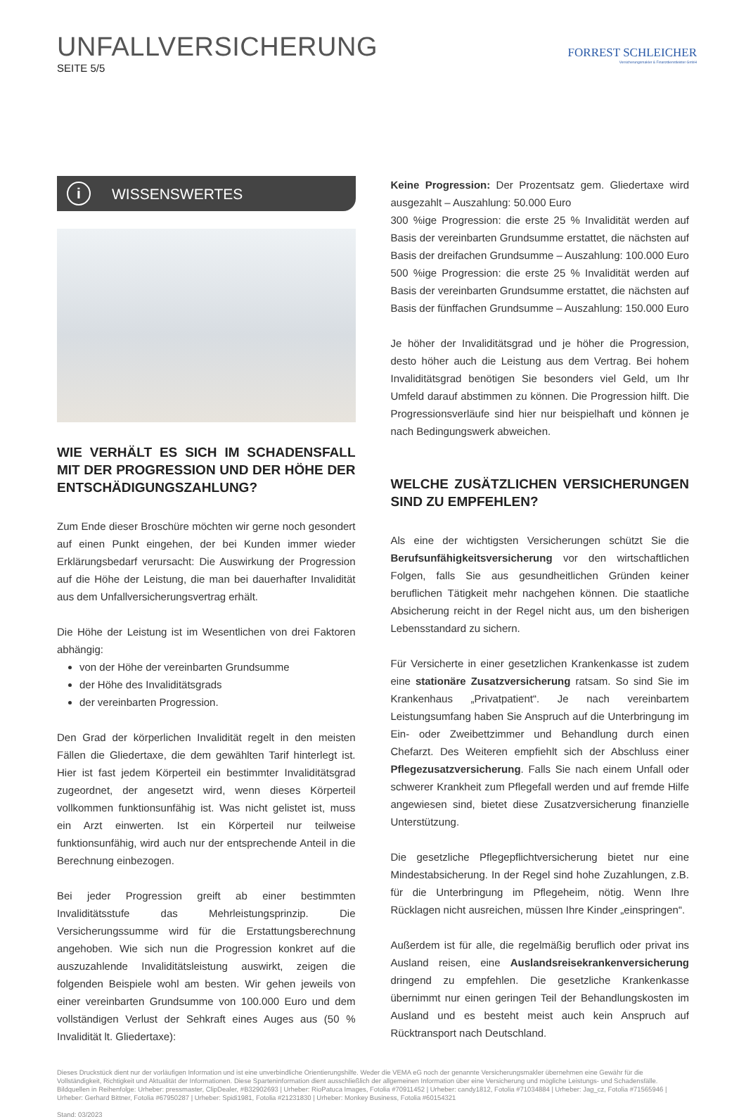UNFALLVERSICHERUNG
SEITE 5/5
FORREST SCHLEICHER
Versicherungsmakler & Finanzdienstleister GmbH
i WISSENSWERTES
WIE VERHÄLT ES SICH IM SCHADENSFALL MIT DER PROGRESSION UND DER HÖHE DER ENTSCHÄDIGUNGSZAHLUNG?
Zum Ende dieser Broschüre möchten wir gerne noch gesondert auf einen Punkt eingehen, der bei Kunden immer wieder Erklärungsbedarf verursacht: Die Auswirkung der Progression auf die Höhe der Leistung, die man bei dauerhafter Invalidität aus dem Unfallversicherungsvertrag erhält.
Die Höhe der Leistung ist im Wesentlichen von drei Faktoren abhängig:
von der Höhe der vereinbarten Grundsumme
der Höhe des Invaliditätsgrads
der vereinbarten Progression.
Den Grad der körperlichen Invalidität regelt in den meisten Fällen die Gliedertaxe, die dem gewählten Tarif hinterlegt ist. Hier ist fast jedem Körperteil ein bestimmter Invaliditätsgrad zugeordnet, der angesetzt wird, wenn dieses Körperteil vollkommen funktionsunfähig ist. Was nicht gelistet ist, muss ein Arzt einwerten. Ist ein Körperteil nur teilweise funktionsunfähig, wird auch nur der entsprechende Anteil in die Berechnung einbezogen.
Bei jeder Progression greift ab einer bestimmten Invaliditätsstufe das Mehrleistungsprinzip. Die Versicherungssumme wird für die Erstattungsberechnung angehoben. Wie sich nun die Progression konkret auf die auszuzahlende Invaliditätsleistung auswirkt, zeigen die folgenden Beispiele wohl am besten. Wir gehen jeweils von einer vereinbarten Grundsumme von 100.000 Euro und dem vollständigen Verlust der Sehkraft eines Auges aus (50 % Invalidität lt. Gliedertaxe):
Keine Progression: Der Prozentsatz gem. Gliedertaxe wird ausgezahlt – Auszahlung: 50.000 Euro
300 %ige Progression: die erste 25 % Invalidität werden auf Basis der vereinbarten Grundsumme erstattet, die nächsten auf Basis der dreifachen Grundsumme – Auszahlung: 100.000 Euro
500 %ige Progression: die erste 25 % Invalidität werden auf Basis der vereinbarten Grundsumme erstattet, die nächsten auf Basis der fünffachen Grundsumme – Auszahlung: 150.000 Euro
Je höher der Invaliditätsgrad und je höher die Progression, desto höher auch die Leistung aus dem Vertrag. Bei hohem Invaliditätsgrad benötigen Sie besonders viel Geld, um Ihr Umfeld darauf abstimmen zu können. Die Progression hilft. Die Progressionsverläufe sind hier nur beispielhaft und können je nach Bedingungswerk abweichen.
WELCHE ZUSÄTZLICHEN VERSICHERUNGEN SIND ZU EMPFEHLEN?
Als eine der wichtigsten Versicherungen schützt Sie die Berufsunfähigkeitsversicherung vor den wirtschaftlichen Folgen, falls Sie aus gesundheitlichen Gründen keiner beruflichen Tätigkeit mehr nachgehen können. Die staatliche Absicherung reicht in der Regel nicht aus, um den bisherigen Lebensstandard zu sichern.
Für Versicherte in einer gesetzlichen Krankenkasse ist zudem eine stationäre Zusatzversicherung ratsam. So sind Sie im Krankenhaus „Privatpatient“. Je nach vereinbartem Leistungsumfang haben Sie Anspruch auf die Unterbringung im Ein- oder Zweibettzimmer und Behandlung durch einen Chefarzt. Des Weiteren empfiehlt sich der Abschluss einer Pflegezusatzversicherung. Falls Sie nach einem Unfall oder schwerer Krankheit zum Pflegefall werden und auf fremde Hilfe angewiesen sind, bietet diese Zusatzversicherung finanzielle Unterstützung.
Die gesetzliche Pflegepflichtversicherung bietet nur eine Mindestabsicherung. In der Regel sind hohe Zuzahlungen, z.B. für die Unterbringung im Pflegeheim, nötig. Wenn Ihre Rücklagen nicht ausreichen, müssen Ihre Kinder „einspringen“.
Außerdem ist für alle, die regelmäßig beruflich oder privat ins Ausland reisen, eine Auslandsreisekrankenversicherung dringend zu empfehlen. Die gesetzliche Krankenkasse übernimmt nur einen geringen Teil der Behandlungskosten im Ausland und es besteht meist auch kein Anspruch auf Rücktransport nach Deutschland.
Dieses Druckstück dient nur der vorläufigen Information und ist eine unverbindliche Orientierungshilfe. Weder die VEMA eG noch der genannte Versicherungsmakler übernehmen eine Gewähr für die Vollständigkeit, Richtigkeit und Aktualität der Informationen. Diese Sparteninformation dient ausschließlich der allgemeinen Information über eine Versicherung und mögliche Leistungs- und Schadensfälle.
Bildquellen in Reihenfolge: Urheber: pressmaster, ClipDealer, #B32902693 | Urheber: RioPatuca Images, Fotolia #70911452 | Urheber: candy1812, Fotolia #71034884 | Urheber: Jag_cz, Fotolia #71565946 | Urheber: Gerhard Bittner, Fotolia #67950287 | Urheber: Spidi1981, Fotolia #21231830 | Urheber: Monkey Business, Fotolia #60154321
Stand: 03/2023